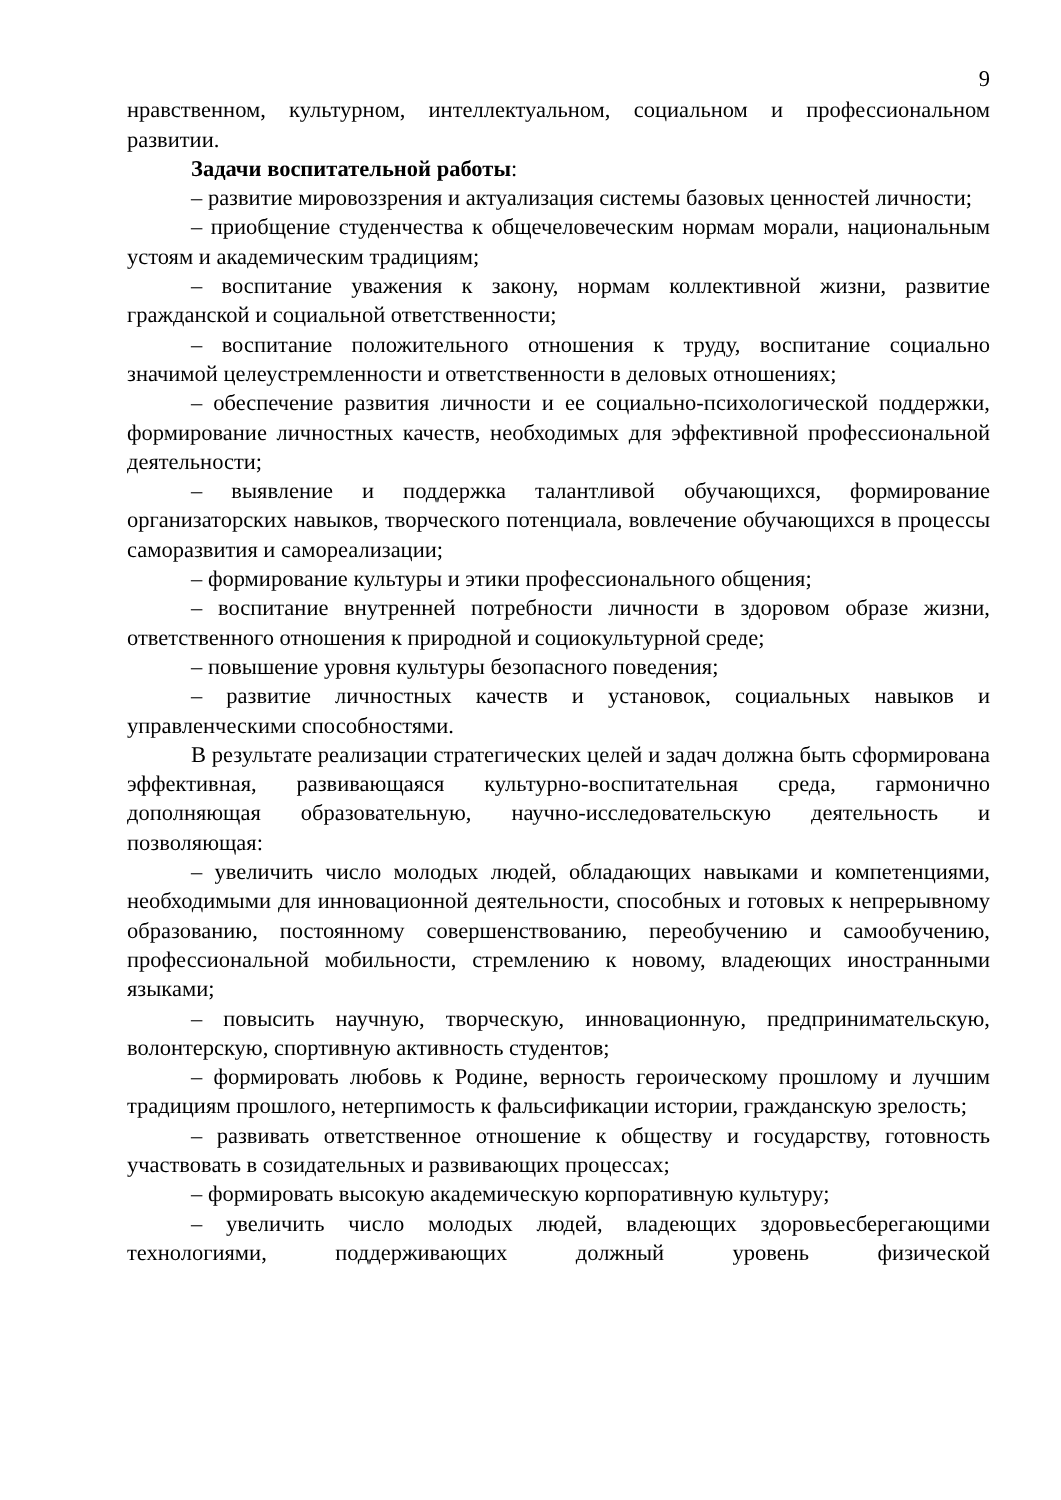9
нравственном, культурном, интеллектуальном, социальном и профессиональном развитии.
Задачи воспитательной работы:
– развитие мировоззрения и актуализация системы базовых ценностей личности;
– приобщение студенчества к общечеловеческим нормам морали, национальным устоям и академическим традициям;
– воспитание уважения к закону, нормам коллективной жизни, развитие гражданской и социальной ответственности;
– воспитание положительного отношения к труду, воспитание социально значимой целеустремленности и ответственности в деловых отношениях;
– обеспечение развития личности и ее социально-психологической поддержки, формирование личностных качеств, необходимых для эффективной профессиональной деятельности;
– выявление и поддержка талантливой обучающихся, формирование организаторских навыков, творческого потенциала, вовлечение обучающихся в процессы саморазвития и самореализации;
– формирование культуры и этики профессионального общения;
– воспитание внутренней потребности личности в здоровом образе жизни, ответственного отношения к природной и социокультурной среде;
– повышение уровня культуры безопасного поведения;
– развитие личностных качеств и установок, социальных навыков и управленческими способностями.
В результате реализации стратегических целей и задач должна быть сформирована эффективная, развивающаяся культурно-воспитательная среда, гармонично дополняющая образовательную, научно-исследовательскую деятельность и позволяющая:
– увеличить число молодых людей, обладающих навыками и компетенциями, необходимыми для инновационной деятельности, способных и готовых к непрерывному образованию, постоянному совершенствованию, переобучению и самообучению, профессиональной мобильности, стремлению к новому, владеющих иностранными языками;
– повысить научную, творческую, инновационную, предпринимательскую, волонтерскую, спортивную активность студентов;
– формировать любовь к Родине, верность героическому прошлому и лучшим традициям прошлого, нетерпимость к фальсификации истории, гражданскую зрелость;
– развивать ответственное отношение к обществу и государству, готовность участвовать в созидательных и развивающих процессах;
– формировать высокую академическую корпоративную культуру;
– увеличить число молодых людей, владеющих здоровьесберегающими технологиями, поддерживающих должный уровень физической